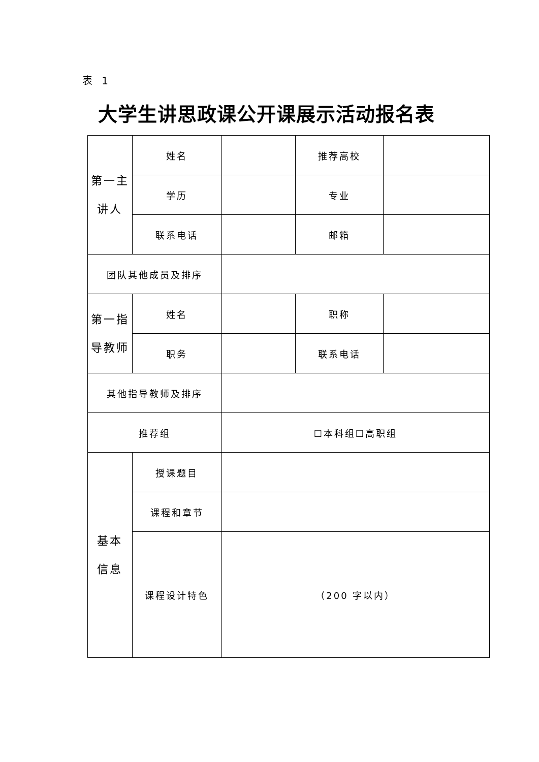表 1
大学生讲思政课公开课展示活动报名表
| 第一主 讲人 | 姓名 | | 推荐高校 | |
| | 学历 | | 专业 | |
| | 联系电话 | | 邮箱 | |
| 团队其他成员及排序 | | | | |
| 第一指 导教师 | 姓名 | | 职称 | |
| | 职务 | | 联系电话 | |
| 其他指导教师及排序 | | | | |
| 推荐组 | | ☐本科组☐高职组 | | |
| 基本 信息 | 授课题目 | | | |
| | 课程和章节 | | | |
| | 课程设计特色 | （200 字以内） | | |